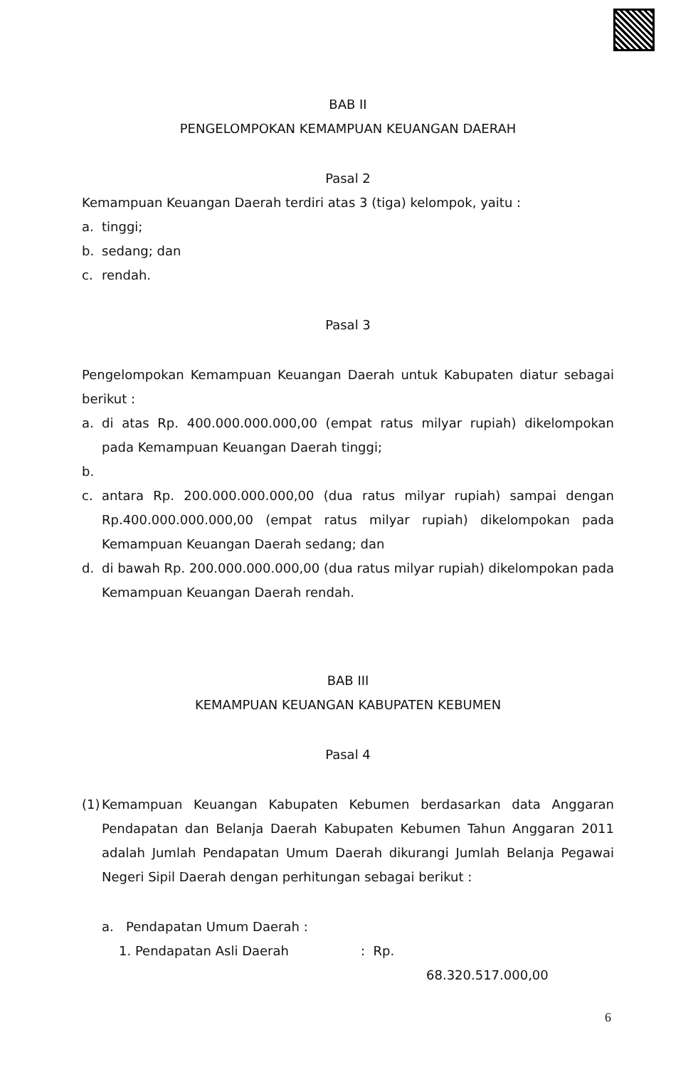BAB II
PENGELOMPOKAN KEMAMPUAN KEUANGAN DAERAH
Pasal 2
Kemampuan Keuangan Daerah terdiri atas 3 (tiga) kelompok, yaitu :
a. tinggi;
b. sedang; dan
c. rendah.
Pasal 3
Pengelompokan Kemampuan Keuangan Daerah untuk Kabupaten diatur sebagai berikut :
a. di atas Rp. 400.000.000.000,00 (empat ratus milyar rupiah) dikelompokan pada Kemampuan Keuangan Daerah tinggi;
b.
c. antara Rp. 200.000.000.000,00 (dua ratus milyar rupiah) sampai dengan Rp.400.000.000.000,00 (empat ratus milyar rupiah) dikelompokan pada Kemampuan Keuangan Daerah sedang; dan
d. di bawah Rp. 200.000.000.000,00 (dua ratus milyar rupiah) dikelompokan pada Kemampuan Keuangan Daerah rendah.
BAB III
KEMAMPUAN KEUANGAN KABUPATEN KEBUMEN
Pasal 4
(1) Kemampuan Keuangan Kabupaten Kebumen berdasarkan data Anggaran Pendapatan dan Belanja Daerah Kabupaten Kebumen Tahun Anggaran 2011 adalah Jumlah Pendapatan Umum Daerah dikurangi Jumlah Belanja Pegawai Negeri Sipil Daerah dengan perhitungan sebagai berikut :
a. Pendapatan Umum Daerah :
1. Pendapatan Asli Daerah: Rp.
68.320.517.000,00
6